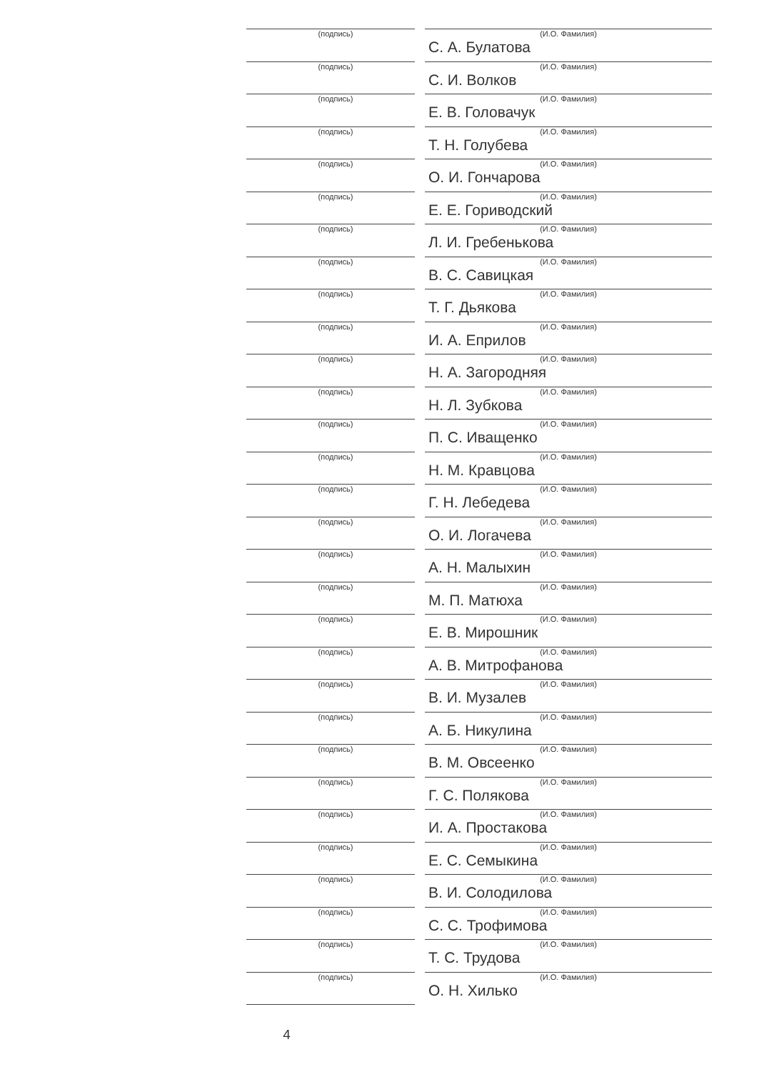(подпись) (И.О. Фамилия)
С. А. Булатова
(подпись) (И.О. Фамилия)
С. И. Волков
(подпись) (И.О. Фамилия)
Е. В. Головачук
(подпись) (И.О. Фамилия)
Т. Н. Голубева
(подпись) (И.О. Фамилия)
О. И. Гончарова
(подпись) (И.О. Фамилия)
Е. Е. Гориводский
(подпись) (И.О. Фамилия)
Л. И. Гребенькова
(подпись) (И.О. Фамилия)
В. С. Савицкая
(подпись) (И.О. Фамилия)
Т. Г. Дьякова
(подпись) (И.О. Фамилия)
И. А. Еприлов
(подпись) (И.О. Фамилия)
Н. А. Загородняя
(подпись) (И.О. Фамилия)
Н. Л. Зубкова
(подпись) (И.О. Фамилия)
П. С. Иващенко
(подпись) (И.О. Фамилия)
Н. М. Кравцова
(подпись) (И.О. Фамилия)
Г. Н. Лебедева
(подпись) (И.О. Фамилия)
О. И. Логачева
(подпись) (И.О. Фамилия)
А. Н. Малыхин
(подпись) (И.О. Фамилия)
М. П. Матюха
(подпись) (И.О. Фамилия)
Е. В. Мирошник
(подпись) (И.О. Фамилия)
А. В. Митрофанова
(подпись) (И.О. Фамилия)
В. И. Музалев
(подпись) (И.О. Фамилия)
А. Б. Никулина
(подпись) (И.О. Фамилия)
В. М. Овсеенко
(подпись) (И.О. Фамилия)
Г. С. Полякова
(подпись) (И.О. Фамилия)
И. А. Простакова
(подпись) (И.О. Фамилия)
Е. С. Семыкина
(подпись) (И.О. Фамилия)
В. И. Солодилова
(подпись) (И.О. Фамилия)
С. С. Трофимова
(подпись) (И.О. Фамилия)
Т. С. Трудова
(подпись) (И.О. Фамилия)
О. Н. Хилько
4